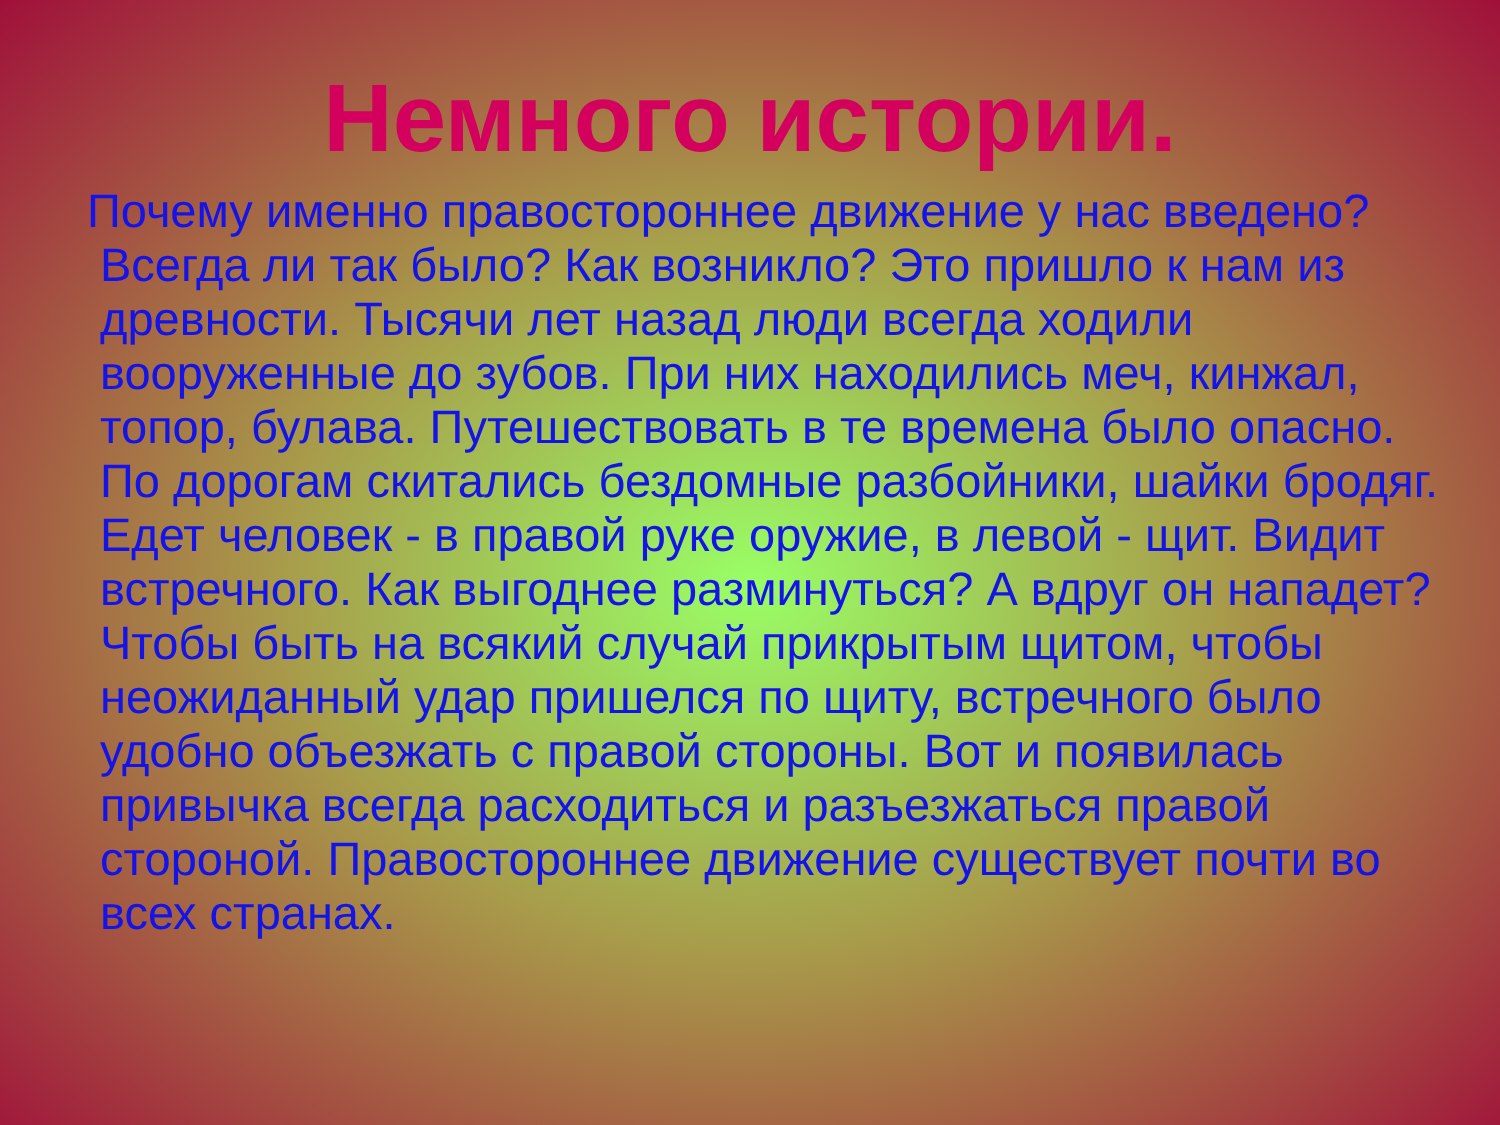Немного истории.
Почему именно правостороннее движение у нас введено? Всегда ли так было? Как возникло? Это пришло к нам из древности. Тысячи лет назад люди всегда ходили вооруженные до зубов. При них находились меч, кинжал, топор, булава. Путешествовать в те времена было опасно. По дорогам скитались бездомные разбойники, шайки бродяг. Едет человек - в правой руке оружие, в левой - щит. Видит встречного. Как выгоднее разминуться? А вдруг он нападет? Чтобы быть на всякий случай прикрытым щитом, чтобы неожиданный удар пришелся по щиту, встречного было удобно объезжать с правой стороны. Вот и появилась привычка всегда расходиться и разъезжаться правой стороной. Правостороннее движение существует почти во всех странах.